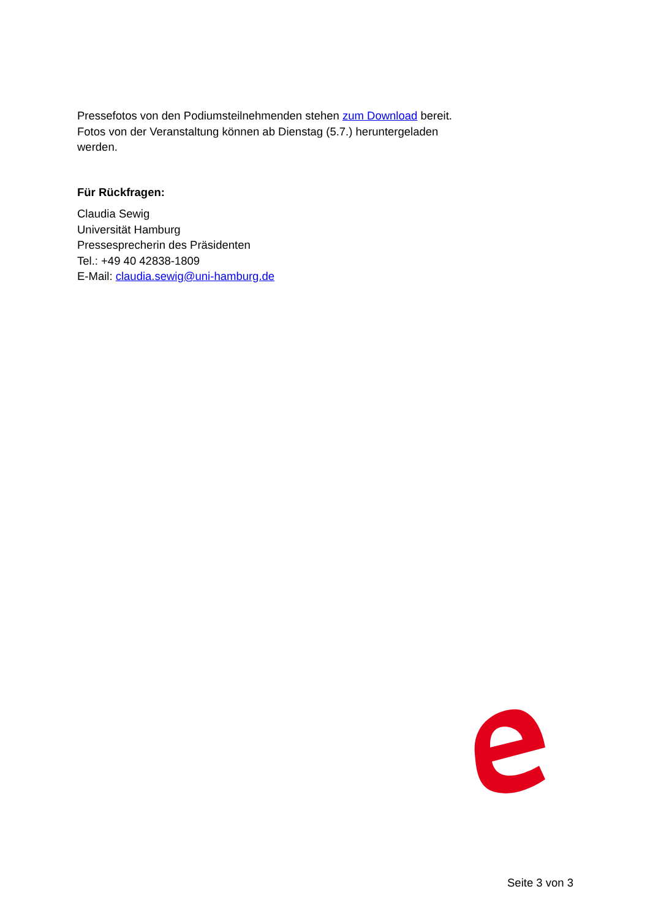Pressefotos von den Podiumsteilnehmenden stehen zum Download bereit. Fotos von der Veranstaltung können ab Dienstag (5.7.) heruntergeladen werden.
Für Rückfragen:
Claudia Sewig
Universität Hamburg
Pressesprecherin des Präsidenten
Tel.: +49 40 42838-1809
E-Mail: claudia.sewig@uni-hamburg.de
Seite 3 von 3